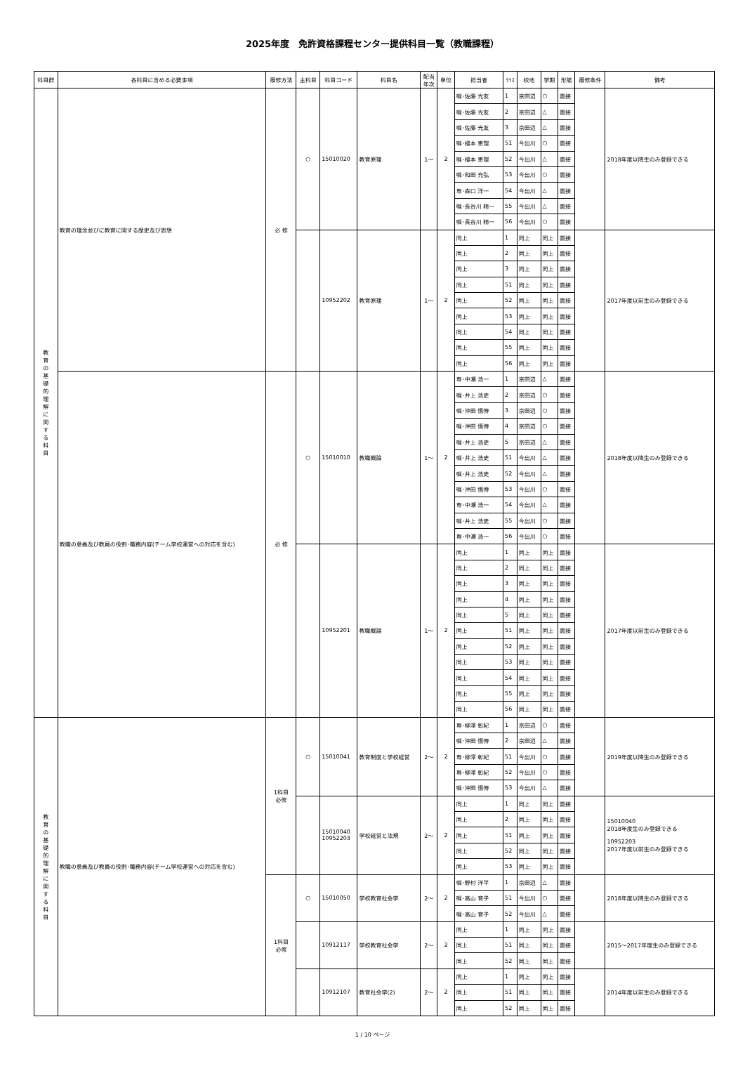2025年度　免許資格課程センター提供科目一覧（教職課程）
| 科目群 | 各科目に含める必要事項 | 履修方法 | 主科目 | 科目コード | 科目名 | 配当 年次 | 単位 | 担当者 | ｸﾗｽ | 校地 | 学期 | 形態 | 履修条件 | 備考 |
| --- | --- | --- | --- | --- | --- | --- | --- | --- | --- | --- | --- | --- | --- | --- |
| 教 育 の 基 礎 的 理 解 に 関 す る 科 目 | 教育の理念並びに教育に関する歴史及び思想 | 必 修 | ○ | 15010020 | 教育原理 | 1～ | 2 | 嘱･佐藤 光友 | 1 | 京田辺 | ○ | 面接 | | 2018年度以降生のみ登録できる |
| | | | | | | | | 嘱･佐藤 光友 | 2 | 京田辺 | △ | 面接 | | |
| | | | | | | | | 嘱･佐藤 光友 | 3 | 京田辺 | △ | 面接 | | |
| | | | | | | | | 嘱･榎本 恵理 | 51 | 今出川 | ○ | 面接 | | |
| | | | | | | | | 嘱･榎本 恵理 | 52 | 今出川 | △ | 面接 | | |
| | | | | | | | | 嘱･和田 充弘 | 53 | 今出川 | ○ | 面接 | | |
| | | | | | | | | 専･森口 洋一 | 54 | 今出川 | △ | 面接 | | |
| | | | | | | | | 嘱･長谷川 精一 | 55 | 今出川 | △ | 面接 | | |
| | | | | | | | | 嘱･長谷川 精一 | 56 | 今出川 | ○ | 面接 | | |
| | | | | 10952202 | 教育原理 | 1～ | 2 | 同上 | 1 | 同上 | 同上 | 面接 | | 2017年度以前生のみ登録できる |
| | | | | | | | | 同上 | 2 | 同上 | 同上 | 面接 | | |
| | | | | | | | | 同上 | 3 | 同上 | 同上 | 面接 | | |
| | | | | | | | | 同上 | 51 | 同上 | 同上 | 面接 | | |
| | | | | | | | | 同上 | 52 | 同上 | 同上 | 面接 | | |
| | | | | | | | | 同上 | 53 | 同上 | 同上 | 面接 | | |
| | | | | | | | | 同上 | 54 | 同上 | 同上 | 面接 | | |
| | | | | | | | | 同上 | 55 | 同上 | 同上 | 面接 | | |
| | | | | | | | | 同上 | 56 | 同上 | 同上 | 面接 | | |
| | 教職の意義及び教員の役割･職務内容(チーム学校運営への対応を含む) | 必 修 | ○ | 15010010 | 教職概論 | 1～ | 2 | 専･中瀬 浩一 | 1 | 京田辺 | △ | 面接 | | 2018年度以降生のみ登録できる |
| | | | | | | | | 嘱･井上 浩史 | 2 | 京田辺 | ○ | 面接 | | |
| | | | | | | | | 嘱･沖田 悟傳 | 3 | 京田辺 | ○ | 面接 | | |
| | | | | | | | | 嘱･沖田 悟傳 | 4 | 京田辺 | ○ | 面接 | | |
| | | | | | | | | 嘱･井上 浩史 | 5 | 京田辺 | △ | 面接 | | |
| | | | | | | | | 嘱･井上 浩史 | 51 | 今出川 | △ | 面接 | | |
| | | | | | | | | 嘱･井上 浩史 | 52 | 今出川 | △ | 面接 | | |
| | | | | | | | | 嘱･沖田 悟傳 | 53 | 今出川 | ○ | 面接 | | |
| | | | | | | | | 専･中瀬 浩一 | 54 | 今出川 | △ | 面接 | | |
| | | | | | | | | 嘱･井上 浩史 | 55 | 今出川 | ○ | 面接 | | |
| | | | | | | | | 専･中瀬 浩一 | 56 | 今出川 | ○ | 面接 | | |
| | | | | 10952201 | 教職概論 | 1～ | 2 | 同上 | 1 | 同上 | 同上 | 面接 | | 2017年度以前生のみ登録できる |
| | | | | | | | | 同上 | 2 | 同上 | 同上 | 面接 | | |
| | | | | | | | | 同上 | 3 | 同上 | 同上 | 面接 | | |
| | | | | | | | | 同上 | 4 | 同上 | 同上 | 面接 | | |
| | | | | | | | | 同上 | 5 | 同上 | 同上 | 面接 | | |
| | | | | | | | | 同上 | 51 | 同上 | 同上 | 面接 | | |
| | | | | | | | | 同上 | 52 | 同上 | 同上 | 面接 | | |
| | | | | | | | | 同上 | 53 | 同上 | 同上 | 面接 | | |
| | | | | | | | | 同上 | 54 | 同上 | 同上 | 面接 | | |
| | | | | | | | | 同上 | 55 | 同上 | 同上 | 面接 | | |
| | | | | | | | | 同上 | 56 | 同上 | 同上 | 面接 | | |
| 教 育 の 基 礎 的 理 解 に 関 す る 科 目 | 教職の意義及び教員の役割･職務内容(チーム学校運営への対応を含む) | 1科目 必修 | ○ | 15010041 | 教育制度と学校経営 | 2～ | 2 | 専･柳澤 彰紀 | 1 | 京田辺 | ○ | 面接 | | 2019年度以降生のみ登録できる |
| | | | | | | | | 嘱･沖田 悟傳 | 2 | 京田辺 | △ | 面接 | | |
| | | | | | | | | 専･柳澤 彰紀 | 51 | 今出川 | ○ | 面接 | | |
| | | | | | | | | 専･柳澤 彰紀 | 52 | 今出川 | ○ | 面接 | | |
| | | | | | | | | 嘱･沖田 悟傳 | 53 | 今出川 | △ | 面接 | | |
| | | | | 15010040 10952203 | 学校経営と法規 | 2～ | 2 | 同上 | 1 | 同上 | 同上 | 面接 | | 15010040 2018年度生のみ登録できる 10952203 2017年度以前生のみ登録できる |
| | | | | | | | | 同上 | 2 | 同上 | 同上 | 面接 | | |
| | | | | | | | | 同上 | 51 | 同上 | 同上 | 面接 | | |
| | | | | | | | | 同上 | 52 | 同上 | 同上 | 面接 | | |
| | | | | | | | | 同上 | 53 | 同上 | 同上 | 面接 | | |
| | | 1科目 必修 | ○ | 15010050 | 学校教育社会学 | 2～ | 2 | 嘱･野村 洋平 | 1 | 京田辺 | △ | 面接 | | 2018年度以降生のみ登録できる |
| | | | | | | | | 嘱･高山 育子 | 51 | 今出川 | ○ | 面接 | | |
| | | | | | | | | 嘱･高山 育子 | 52 | 今出川 | △ | 面接 | | |
| | | | | 10912117 | 学校教育社会学 | 2～ | 2 | 同上 | 1 | 同上 | 同上 | 面接 | | 2015～2017年度生のみ登録できる |
| | | | | | | | | 同上 | 51 | 同上 | 同上 | 面接 | | |
| | | | | | | | | 同上 | 52 | 同上 | 同上 | 面接 | | |
| | | | | 10912107 | 教育社会学(2) | 2～ | 2 | 同上 | 1 | 同上 | 同上 | 面接 | | 2014年度以前生のみ登録できる |
| | | | | | | | | 同上 | 51 | 同上 | 同上 | 面接 | | |
| | | | | | | | | 同上 | 52 | 同上 | 同上 | 面接 | | |
1 / 10 ページ